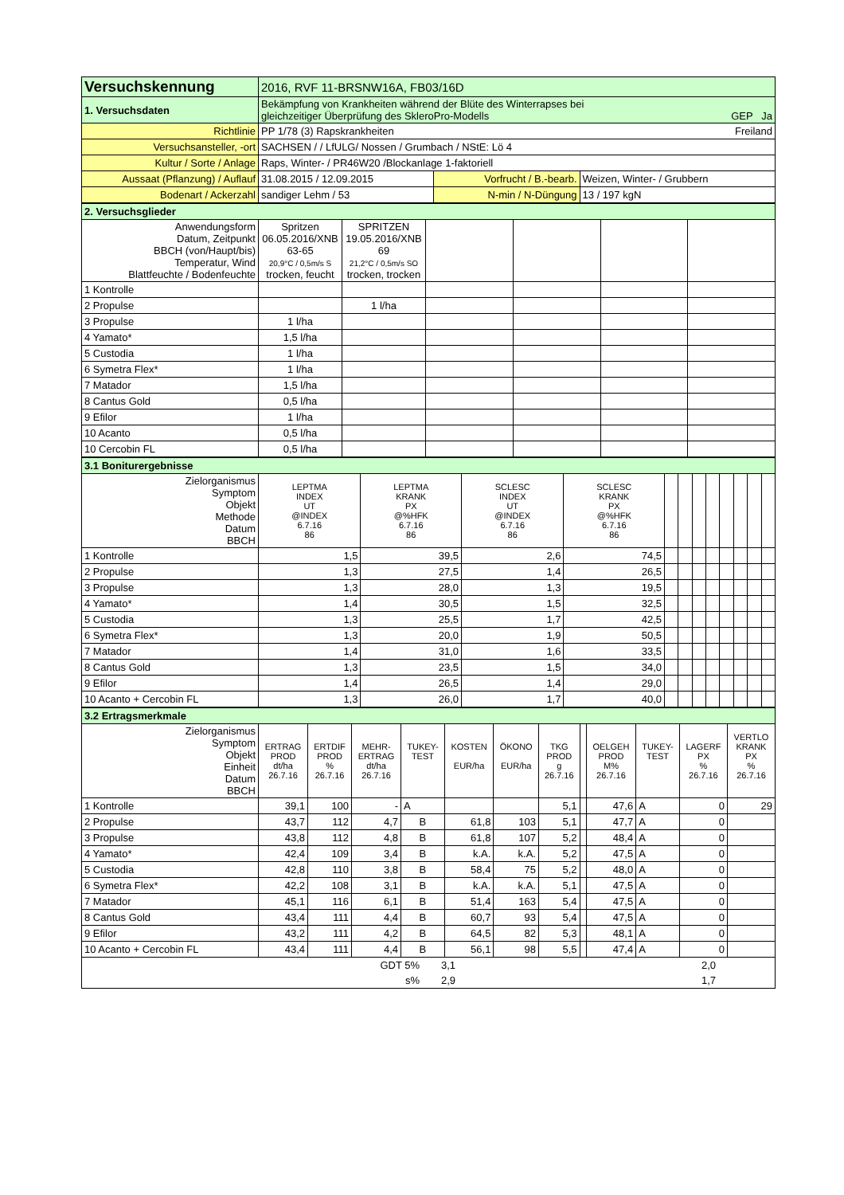| Versuchskennung | 2016, RVF 11-BRSNW16A, FB03/16D | | |
| 1. Versuchsdaten | Bekämpfung von Krankheiten während der Blüte des Winterrapses bei gleichzeitiger Überprüfung des SkleroPro-Modells GEP Ja | | |
| Richtlinie | PP 1/78 (3) Rapskrankheiten Freiland | | |
| Versuchsansteller, -ort | SACHSEN / / LfULG/ Nossen / Grumbach / NStE: Lö 4 | | |
| Kultur / Sorte / Anlage | Raps, Winter- / PR46W20 /Blockanlage 1-faktoriell | | |
| Aussaat (Pflanzung) / Auflauf | 31.08.2015 / 12.09.2015 | Vorfrucht / B.-bearb. | Weizen, Winter- / Grubbern |
| Bodenart / Ackerzahl | sandiger Lehm / 53 | N-min / N-Düngung | 13 / 197 kgN |
| 2. Versuchsglieder | | | | | | |
| Anwendungsform Datum, Zeitpunkt BBCH (von/Haupt/bis) Temperatur, Wind Blattfeuchte / Bodenfeuchte | Spritzen 06.05.2016/XNB 63-65 20,9°C / 0,5m/s S trocken, feucht | SPRITZEN 19.05.2016/XNB 69 21,2°C / 0,5m/s SO trocken, trocken | | | | |
| 1 Kontrolle | | | | | | |
| 2 Propulse | | 1 l/ha | | | | |
| 3 Propulse | 1 l/ha | | | | | |
| 4 Yamato* | 1,5 l/ha | | | | | |
| 5 Custodia | 1 l/ha | | | | | |
| 6 Symetra Flex* | 1 l/ha | | | | | |
| 7 Matador | 1,5 l/ha | | | | | |
| 8 Cantus Gold | 0,5 l/ha | | | | | |
| 9 Efilor | 1 l/ha | | | | | |
| 10 Acanto | 0,5 l/ha | | | | | |
| 10 Cercobin FL | 0,5 l/ha | | | | | |
| 3.1 Boniturergebnisse | | | | | | | | | | | | |
| Zielorganismus Symptom Objekt Methode Datum BBCH | LEPTMA INDEX UT @INDEX 6.7.16 86 | LEPTMA KRANK PX @%HFK 6.7.16 86 | SCLESC INDEX UT @INDEX 6.7.16 86 | SCLESC KRANK PX @%HFK 6.7.16 86 | | | | | | | | |
| 1 Kontrolle | 1,5 | 39,5 | 2,6 | 74,5 | | | | | | | | |
| 2 Propulse | 1,3 | 27,5 | 1,4 | 26,5 | | | | | | | | |
| 3 Propulse | 1,3 | 28,0 | 1,3 | 19,5 | | | | | | | | |
| 4 Yamato* | 1,4 | 30,5 | 1,5 | 32,5 | | | | | | | | |
| 5 Custodia | 1,3 | 25,5 | 1,7 | 42,5 | | | | | | | | |
| 6 Symetra Flex* | 1,3 | 20,0 | 1,9 | 50,5 | | | | | | | | |
| 7 Matador | 1,4 | 31,0 | 1,6 | 33,5 | | | | | | | | |
| 8 Cantus Gold | 1,3 | 23,5 | 1,5 | 34,0 | | | | | | | | |
| 9 Efilor | 1,4 | 26,5 | 1,4 | 29,0 | | | | | | | | |
| 10 Acanto + Cercobin FL | 1,3 | 26,0 | 1,7 | 40,0 | | | | | | | | |
| 3.2 Ertragsmerkmale | | | | | | | | | | | | |
| Zielorganismus Symptom Objekt Einheit Datum BBCH | ERTRAG PROD dt/ha 26.7.16 | ERTDIF PROD % 26.7.16 | MEHR- ERTRAG dt/ha 26.7.16 | TUKEY- TEST | KOSTEN EUR/ha | ÖKONO EUR/ha | TKG PROD g 26.7.16 | | OELGEH PROD M% 26.7.16 | TUKEY- TEST | LAGERF PX % 26.7.16 | VERTLO KRANK PX % 26.7.16 |
| 1 Kontrolle | 39,1 | 100 | - | A | | | 5,1 | | 47,6 | A | 0 | 29 |
| 2 Propulse | 43,7 | 112 | 4,7 | B | 61,8 | 103 | 5,1 | | 47,7 | A | 0 | |
| 3 Propulse | 43,8 | 112 | 4,8 | B | 61,8 | 107 | 5,2 | | 48,4 | A | 0 | |
| 4 Yamato* | 42,4 | 109 | 3,4 | B | k.A. | k.A. | 5,2 | | 47,5 | A | 0 | |
| 5 Custodia | 42,8 | 110 | 3,8 | B | 58,4 | 75 | 5,2 | | 48,0 | A | 0 | |
| 6 Symetra Flex* | 42,2 | 108 | 3,1 | B | k.A. | k.A. | 5,1 | | 47,5 | A | 0 | |
| 7 Matador | 45,1 | 116 | 6,1 | B | 51,4 | 163 | 5,4 | | 47,5 | A | 0 | |
| 8 Cantus Gold | 43,4 | 111 | 4,4 | B | 60,7 | 93 | 5,4 | | 47,5 | A | 0 | |
| 9 Efilor | 43,2 | 111 | 4,2 | B | 64,5 | 82 | 5,3 | | 48,1 | A | 0 | |
| 10 Acanto + Cercobin FL | 43,4 | 111 | 4,4 | B | 56,1 | 98 | 5,5 | | 47,4 | A | 0 | |
| | GDT 5% | 3,1 | 2,0 | |
| | s% | 2,9 | 1,7 | |